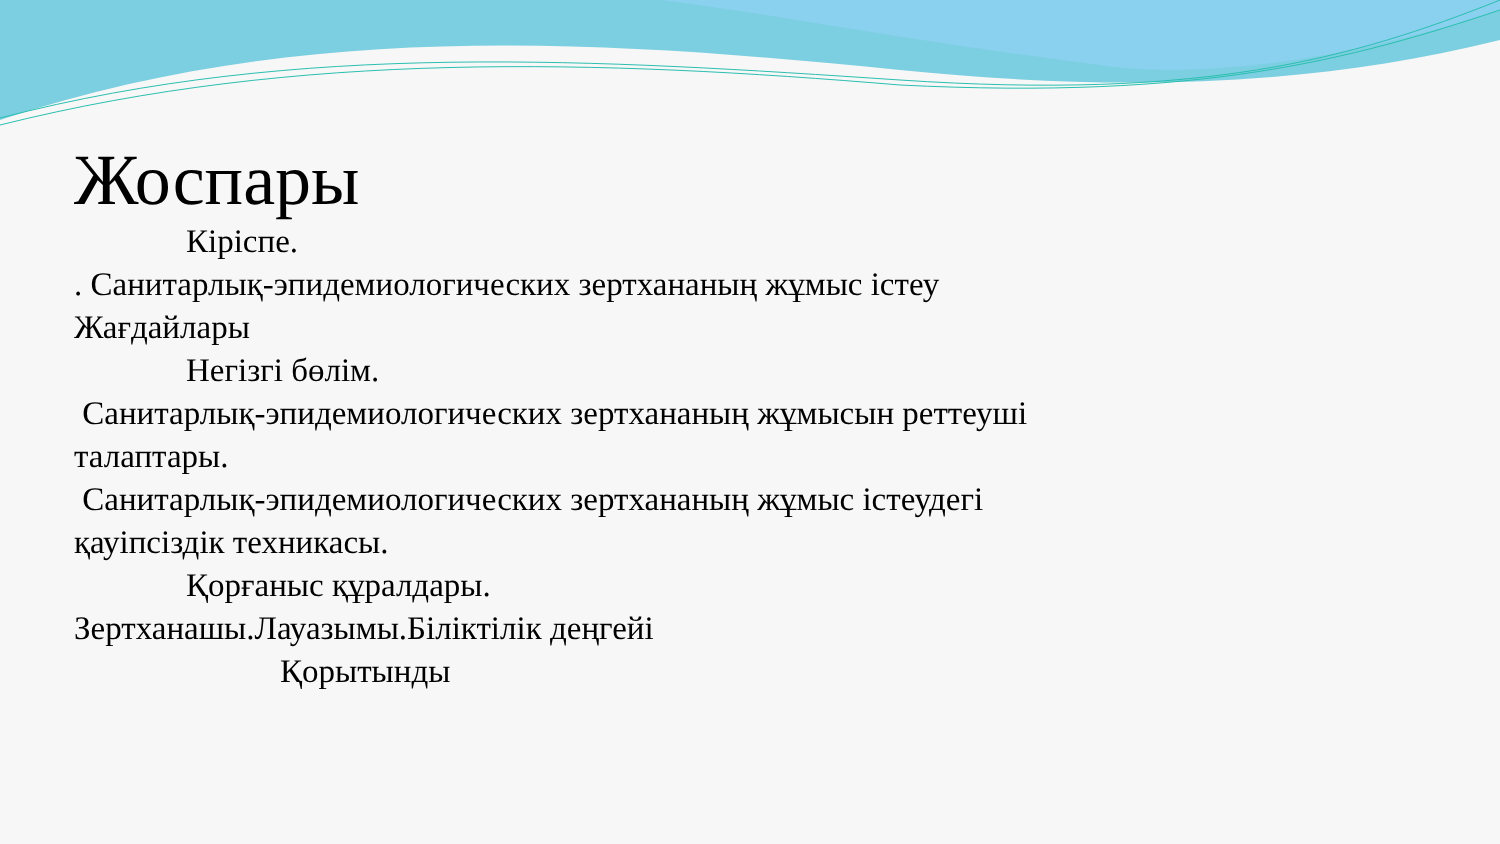Жоспары
Кіріспе.
. Санитарлық-эпидемиологических зертхананың жұмыс істеу
Жағдайлары
Негізгі бөлім.
Санитарлық-эпидемиологических зертхананың жұмысын реттеуші
талаптары.
Санитарлық-эпидемиологических зертхананың жұмыс істеудегі
қауіпсіздік техникасы.
Қорғаныс құралдары.
Зертханашы.Лауазымы.Біліктілік деңгейі
Қорытынды